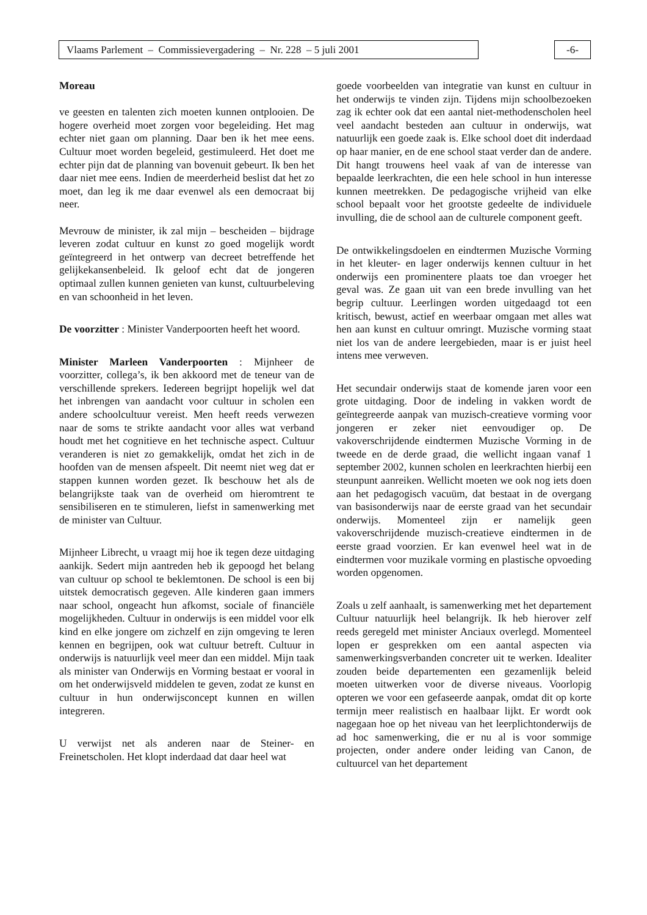Vlaams Parlement – Commissievergadering – Nr. 228 – 5 juli 2001
-6-
Moreau
ve geesten en talenten zich moeten kunnen ontplooien. De hogere overheid moet zorgen voor begeleiding. Het mag echter niet gaan om planning. Daar ben ik het mee eens. Cultuur moet worden begeleid, gestimuleerd. Het doet me echter pijn dat de planning van bovenuit gebeurt. Ik ben het daar niet mee eens. Indien de meerderheid beslist dat het zo moet, dan leg ik me daar evenwel als een democraat bij neer.
Mevrouw de minister, ik zal mijn – bescheiden – bijdrage leveren zodat cultuur en kunst zo goed mogelijk wordt geïntegreerd in het ontwerp van decreet betreffende het gelijkekansenbeleid. Ik geloof echt dat de jongeren optimaal zullen kunnen genieten van kunst, cultuurbeleving en van schoonheid in het leven.
De voorzitter : Minister Vanderpoorten heeft het woord.
Minister Marleen Vanderpoorten : Mijnheer de voorzitter, collega’s, ik ben akkoord met de teneur van de verschillende sprekers. Iedereen begrijpt hopelijk wel dat het inbrengen van aandacht voor cultuur in scholen een andere schoolcultuur vereist. Men heeft reeds verwezen naar de soms te strikte aandacht voor alles wat verband houdt met het cognitieve en het technische aspect. Cultuur veranderen is niet zo gemakkelijk, omdat het zich in de hoofden van de mensen afspeelt. Dit neemt niet weg dat er stappen kunnen worden gezet. Ik beschouw het als de belangrijkste taak van de overheid om hieromtrent te sensibiliseren en te stimuleren, liefst in samenwerking met de minister van Cultuur.
Mijnheer Librecht, u vraagt mij hoe ik tegen deze uitdaging aankijk. Sedert mijn aantreden heb ik gepoogd het belang van cultuur op school te beklemtonen. De school is een bij uitstek democratisch gegeven. Alle kinderen gaan immers naar school, ongeacht hun afkomst, sociale of financiële mogelijkheden. Cultuur in onderwijs is een middel voor elk kind en elke jongere om zichzelf en zijn omgeving te leren kennen en begrijpen, ook wat cultuur betreft. Cultuur in onderwijs is natuurlijk veel meer dan een middel. Mijn taak als minister van Onderwijs en Vorming bestaat er vooral in om het onderwijsveld middelen te geven, zodat ze kunst en cultuur in hun onderwijsconcept kunnen en willen integreren.
U verwijst net als anderen naar de Steiner- en Freinetscholen. Het klopt inderdaad dat daar heel wat
goede voorbeelden van integratie van kunst en cultuur in het onderwijs te vinden zijn. Tijdens mijn schoolbezoeken zag ik echter ook dat een aantal niet-methodenscholen heel veel aandacht besteden aan cultuur in onderwijs, wat natuurlijk een goede zaak is. Elke school doet dit inderdaad op haar manier, en de ene school staat verder dan de andere. Dit hangt trouwens heel vaak af van de interesse van bepaalde leerkrachten, die een hele school in hun interesse kunnen meetrekken. De pedagogische vrijheid van elke school bepaalt voor het grootste gedeelte de individuele invulling, die de school aan de culturele component geeft.
De ontwikkelingsdoelen en eindtermen Muzische Vorming in het kleuter- en lager onderwijs kennen cultuur in het onderwijs een prominentere plaats toe dan vroeger het geval was. Ze gaan uit van een brede invulling van het begrip cultuur. Leerlingen worden uitgedaagd tot een kritisch, bewust, actief en weerbaar omgaan met alles wat hen aan kunst en cultuur omringt. Muzische vorming staat niet los van de andere leergebieden, maar is er juist heel intens mee verweven.
Het secundair onderwijs staat de komende jaren voor een grote uitdaging. Door de indeling in vakken wordt de geïntegreerde aanpak van muzisch-creatieve vorming voor jongeren er zeker niet eenvoudiger op. De vakoverschrijdende eindtermen Muzische Vorming in de tweede en de derde graad, die wellicht ingaan vanaf 1 september 2002, kunnen scholen en leerkrachten hierbij een steunpunt aanreiken. Wellicht moeten we ook nog iets doen aan het pedagogisch vacuüm, dat bestaat in de overgang van basisonderwijs naar de eerste graad van het secundair onderwijs. Momenteel zijn er namelijk geen vakoverschrijdende muzisch-creatieve eindtermen in de eerste graad voorzien. Er kan evenwel heel wat in de eindtermen voor muzikale vorming en plastische opvoeding worden opgenomen.
Zoals u zelf aanhaalt, is samenwerking met het departement Cultuur natuurlijk heel belangrijk. Ik heb hierover zelf reeds geregeld met minister Anciaux overlegd. Momenteel lopen er gesprekken om een aantal aspecten via samenwerkingsverbanden concreter uit te werken. Idealiter zouden beide departementen een gezamenlijk beleid moeten uitwerken voor de diverse niveaus. Voorlopig opteren we voor een gefaseerde aanpak, omdat dit op korte termijn meer realistisch en haalbaar lijkt. Er wordt ook nagegaan hoe op het niveau van het leerplichtonderwijs de ad hoc samenwerking, die er nu al is voor sommige projecten, onder andere onder leiding van Canon, de cultuurcel van het departement